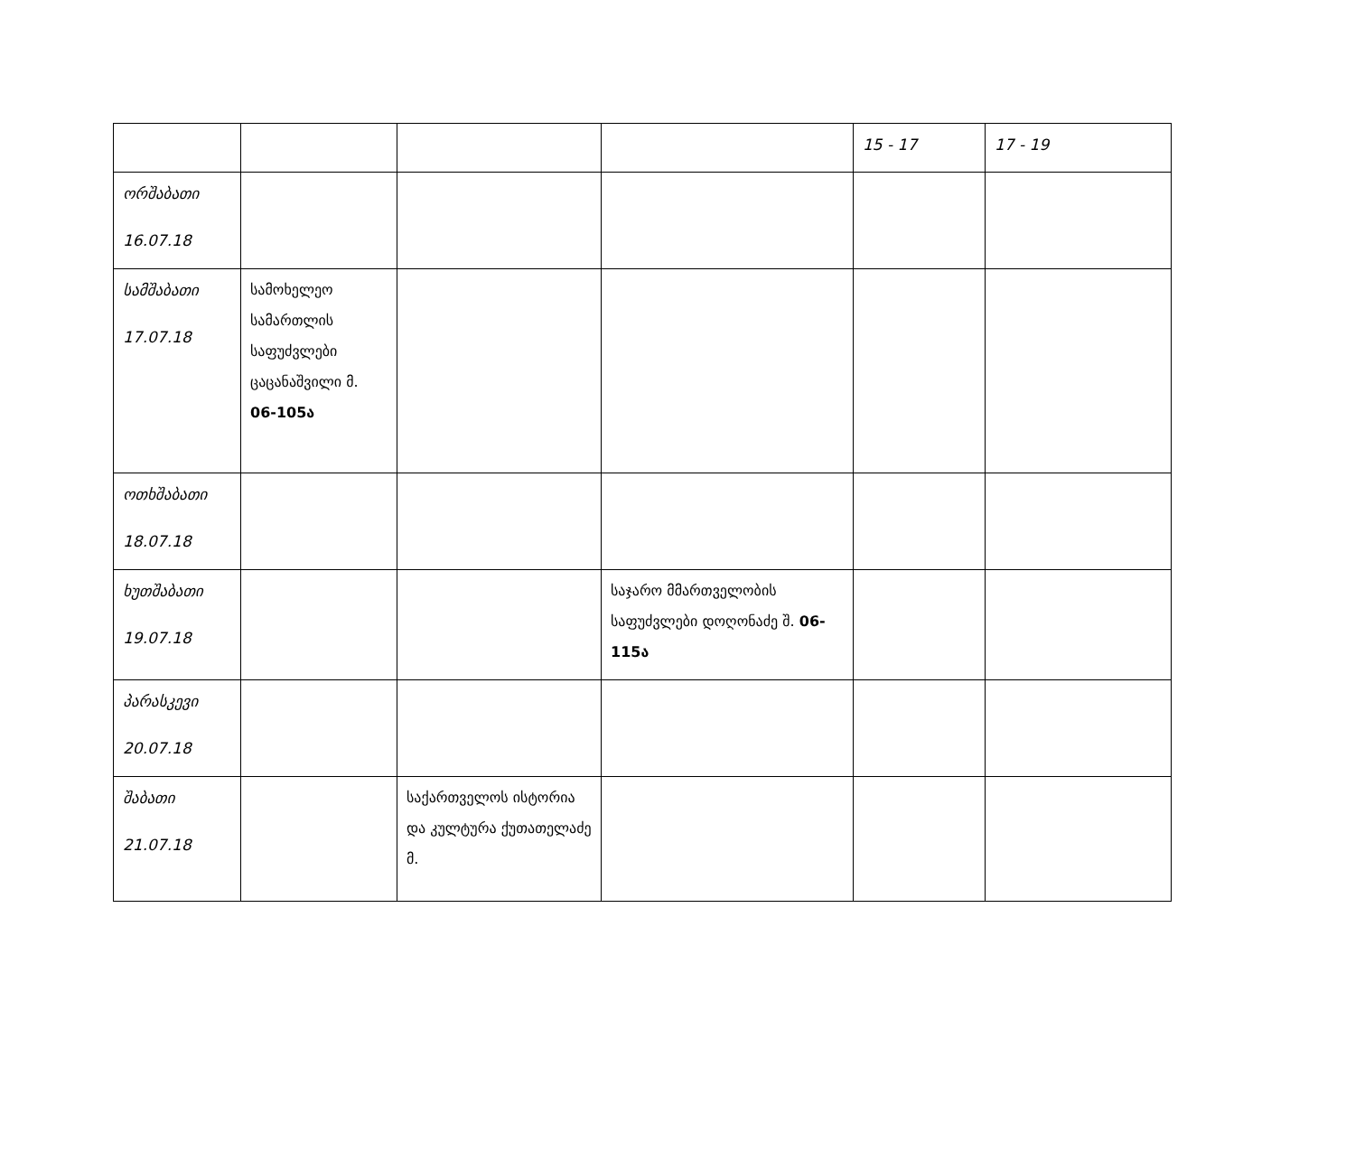| | | | | 15 - 17 | 17 - 19 |
| ორშაბათი 16.07.18 | | | | | |
| სამშაბათი 17.07.18 | სამოხელეო სამართლის საფუძვლები ცაცანაშვილი მ. 06-105ა | | | | |
| ოთხშაბათი 18.07.18 | | | | | |
| ხუთშაბათი 19.07.18 | | | საჯარო მმართველობის საფუძვლები დოღონაძე შ. 06-115ა | | |
| პარასკევი 20.07.18 | | | | | |
| შაბათი 21.07.18 | | საქართველოს ისტორია და კულტურა ქუთათელაძე მ. | | | |